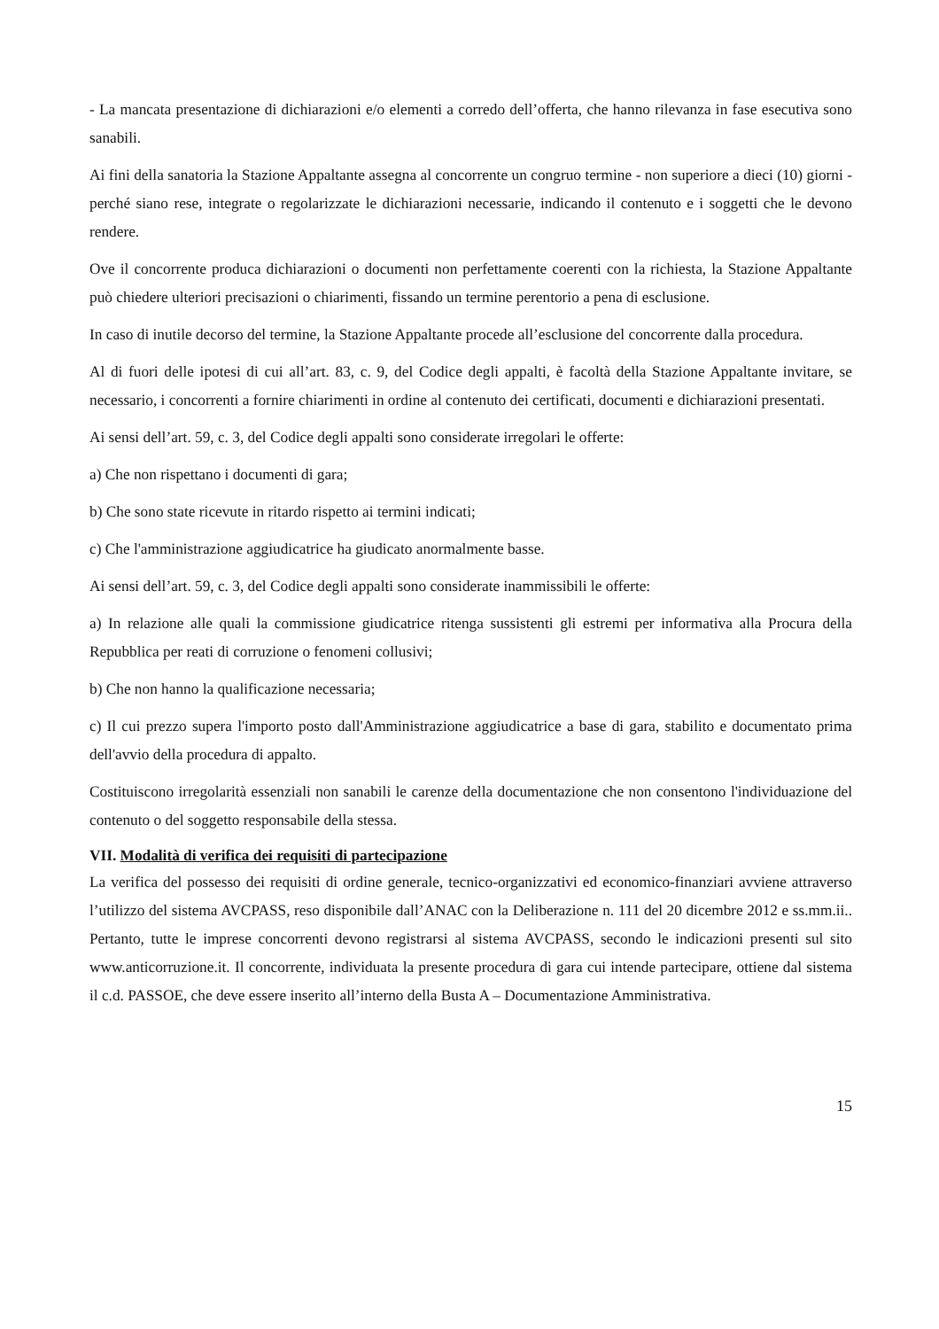- La mancata presentazione di dichiarazioni e/o elementi a corredo dell’offerta, che hanno rilevanza in fase esecutiva sono sanabili.
Ai fini della sanatoria la Stazione Appaltante assegna al concorrente un congruo termine - non superiore a dieci (10) giorni - perché siano rese, integrate o regolarizzate le dichiarazioni necessarie, indicando il contenuto e i soggetti che le devono rendere.
Ove il concorrente produca dichiarazioni o documenti non perfettamente coerenti con la richiesta, la Stazione Appaltante può chiedere ulteriori precisazioni o chiarimenti, fissando un termine perentorio a pena di esclusione.
In caso di inutile decorso del termine, la Stazione Appaltante procede all’esclusione del concorrente dalla procedura.
Al di fuori delle ipotesi di cui all’art. 83, c. 9, del Codice degli appalti, è facoltà della Stazione Appaltante invitare, se necessario, i concorrenti a fornire chiarimenti in ordine al contenuto dei certificati, documenti e dichiarazioni presentati.
Ai sensi dell’art. 59, c. 3, del Codice degli appalti sono considerate irregolari le offerte:
a) Che non rispettano i documenti di gara;
b) Che sono state ricevute in ritardo rispetto ai termini indicati;
c) Che l'amministrazione aggiudicatrice ha giudicato anormalmente basse.
Ai sensi dell’art. 59, c. 3, del Codice degli appalti sono considerate inammissibili le offerte:
a) In relazione alle quali la commissione giudicatrice ritenga sussistenti gli estremi per informativa alla Procura della Repubblica per reati di corruzione o fenomeni collusivi;
b) Che non hanno la qualificazione necessaria;
c) Il cui prezzo supera l'importo posto dall'Amministrazione aggiudicatrice a base di gara, stabilito e documentato prima dell'avvio della procedura di appalto.
Costituiscono irregolarità essenziali non sanabili le carenze della documentazione che non consentono l'individuazione del contenuto o del soggetto responsabile della stessa.
VII. Modalità di verifica dei requisiti di partecipazione
La verifica del possesso dei requisiti di ordine generale, tecnico-organizzativi ed economico-finanziari avviene attraverso l’utilizzo del sistema AVCPASS, reso disponibile dall’ANAC con la Deliberazione n. 111 del 20 dicembre 2012 e ss.mm.ii.. Pertanto, tutte le imprese concorrenti devono registrarsi al sistema AVCPASS, secondo le indicazioni presenti sul sito www.anticorruzione.it. Il concorrente, individuata la presente procedura di gara cui intende partecipare, ottiene dal sistema il c.d. PASSOE, che deve essere inserito all’interno della Busta A – Documentazione Amministrativa.
15